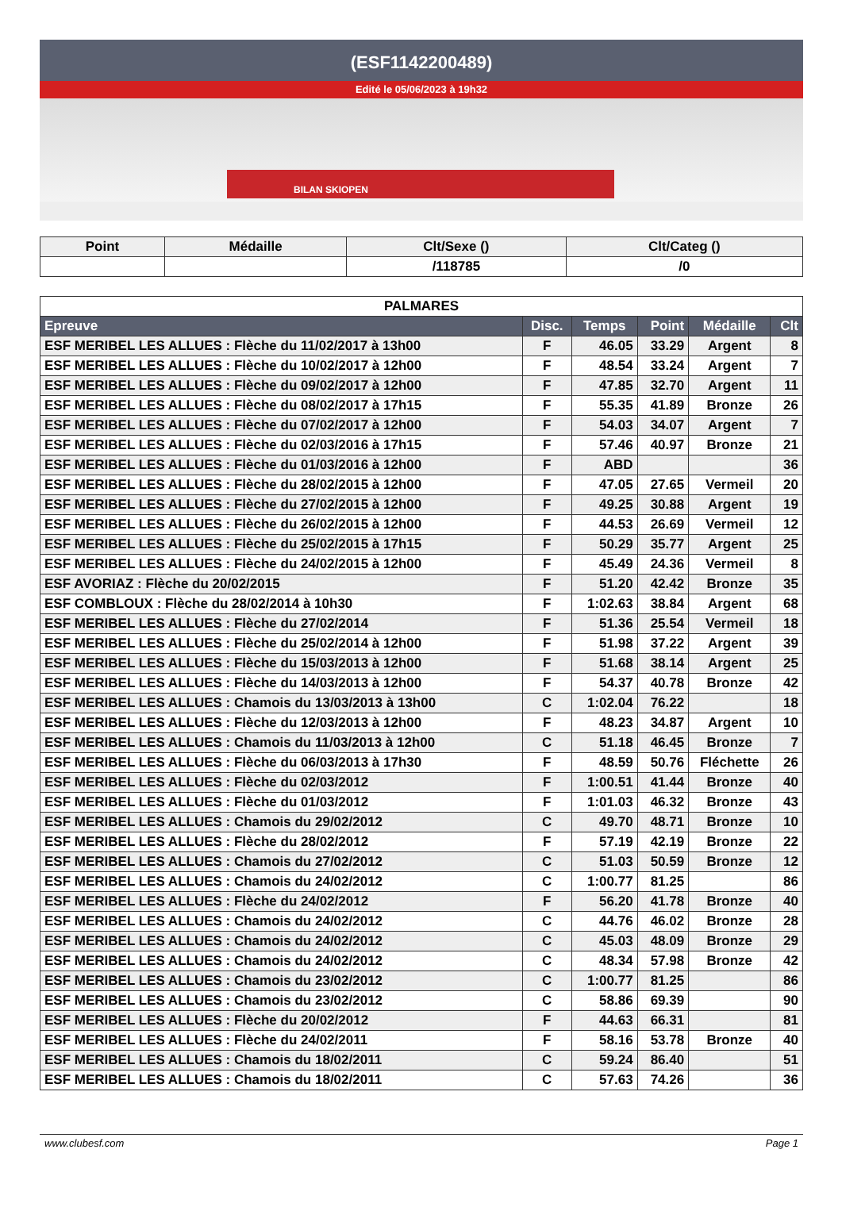(ESF1142200489)
Edité le 05/06/2023 à 19h32
BILAN SKIOPEN
| Point | Médaille | Clt/Sexe () | Clt/Categ () |
| --- | --- | --- | --- |
| | | /118785 | /0 |
| PALMARES | | | | | |
| --- | --- | --- | --- | --- | --- |
| Epreuve | Disc. | Temps | Point | Médaille | Clt |
| ESF MERIBEL LES ALLUES : Flèche du 11/02/2017 à 13h00 | F | 46.05 | 33.29 | Argent | 8 |
| ESF MERIBEL LES ALLUES : Flèche du 10/02/2017 à 12h00 | F | 48.54 | 33.24 | Argent | 7 |
| ESF MERIBEL LES ALLUES : Flèche du 09/02/2017 à 12h00 | F | 47.85 | 32.70 | Argent | 11 |
| ESF MERIBEL LES ALLUES : Flèche du 08/02/2017 à 17h15 | F | 55.35 | 41.89 | Bronze | 26 |
| ESF MERIBEL LES ALLUES : Flèche du 07/02/2017 à 12h00 | F | 54.03 | 34.07 | Argent | 7 |
| ESF MERIBEL LES ALLUES : Flèche du 02/03/2016 à 17h15 | F | 57.46 | 40.97 | Bronze | 21 |
| ESF MERIBEL LES ALLUES : Flèche du 01/03/2016 à 12h00 | F | ABD | | | 36 |
| ESF MERIBEL LES ALLUES : Flèche du 28/02/2015 à 12h00 | F | 47.05 | 27.65 | Vermeil | 20 |
| ESF MERIBEL LES ALLUES : Flèche du 27/02/2015 à 12h00 | F | 49.25 | 30.88 | Argent | 19 |
| ESF MERIBEL LES ALLUES : Flèche du 26/02/2015 à 12h00 | F | 44.53 | 26.69 | Vermeil | 12 |
| ESF MERIBEL LES ALLUES : Flèche du 25/02/2015 à 17h15 | F | 50.29 | 35.77 | Argent | 25 |
| ESF MERIBEL LES ALLUES : Flèche du 24/02/2015 à 12h00 | F | 45.49 | 24.36 | Vermeil | 8 |
| ESF AVORIAZ : Flèche du 20/02/2015 | F | 51.20 | 42.42 | Bronze | 35 |
| ESF COMBLOUX : Flèche du 28/02/2014 à 10h30 | F | 1:02.63 | 38.84 | Argent | 68 |
| ESF MERIBEL LES ALLUES : Flèche du 27/02/2014 | F | 51.36 | 25.54 | Vermeil | 18 |
| ESF MERIBEL LES ALLUES : Flèche du 25/02/2014 à 12h00 | F | 51.98 | 37.22 | Argent | 39 |
| ESF MERIBEL LES ALLUES : Flèche du 15/03/2013 à 12h00 | F | 51.68 | 38.14 | Argent | 25 |
| ESF MERIBEL LES ALLUES : Flèche du 14/03/2013 à 12h00 | F | 54.37 | 40.78 | Bronze | 42 |
| ESF MERIBEL LES ALLUES : Chamois du 13/03/2013 à 13h00 | C | 1:02.04 | 76.22 | | 18 |
| ESF MERIBEL LES ALLUES : Flèche du 12/03/2013 à 12h00 | F | 48.23 | 34.87 | Argent | 10 |
| ESF MERIBEL LES ALLUES : Chamois du 11/03/2013 à 12h00 | C | 51.18 | 46.45 | Bronze | 7 |
| ESF MERIBEL LES ALLUES : Flèche du 06/03/2013 à 17h30 | F | 48.59 | 50.76 | Fléchette | 26 |
| ESF MERIBEL LES ALLUES : Flèche du 02/03/2012 | F | 1:00.51 | 41.44 | Bronze | 40 |
| ESF MERIBEL LES ALLUES : Flèche du 01/03/2012 | F | 1:01.03 | 46.32 | Bronze | 43 |
| ESF MERIBEL LES ALLUES : Chamois du 29/02/2012 | C | 49.70 | 48.71 | Bronze | 10 |
| ESF MERIBEL LES ALLUES : Flèche du 28/02/2012 | F | 57.19 | 42.19 | Bronze | 22 |
| ESF MERIBEL LES ALLUES : Chamois du 27/02/2012 | C | 51.03 | 50.59 | Bronze | 12 |
| ESF MERIBEL LES ALLUES : Chamois du 24/02/2012 | C | 1:00.77 | 81.25 | | 86 |
| ESF MERIBEL LES ALLUES : Flèche du 24/02/2012 | F | 56.20 | 41.78 | Bronze | 40 |
| ESF MERIBEL LES ALLUES : Chamois du 24/02/2012 | C | 44.76 | 46.02 | Bronze | 28 |
| ESF MERIBEL LES ALLUES : Chamois du 24/02/2012 | C | 45.03 | 48.09 | Bronze | 29 |
| ESF MERIBEL LES ALLUES : Chamois du 24/02/2012 | C | 48.34 | 57.98 | Bronze | 42 |
| ESF MERIBEL LES ALLUES : Chamois du 23/02/2012 | C | 1:00.77 | 81.25 | | 86 |
| ESF MERIBEL LES ALLUES : Chamois du 23/02/2012 | C | 58.86 | 69.39 | | 90 |
| ESF MERIBEL LES ALLUES : Flèche du 20/02/2012 | F | 44.63 | 66.31 | | 81 |
| ESF MERIBEL LES ALLUES : Flèche du 24/02/2011 | F | 58.16 | 53.78 | Bronze | 40 |
| ESF MERIBEL LES ALLUES : Chamois du 18/02/2011 | C | 59.24 | 86.40 | | 51 |
| ESF MERIBEL LES ALLUES : Chamois du 18/02/2011 | C | 57.63 | 74.26 | | 36 |
www.clubesf.com Page 1